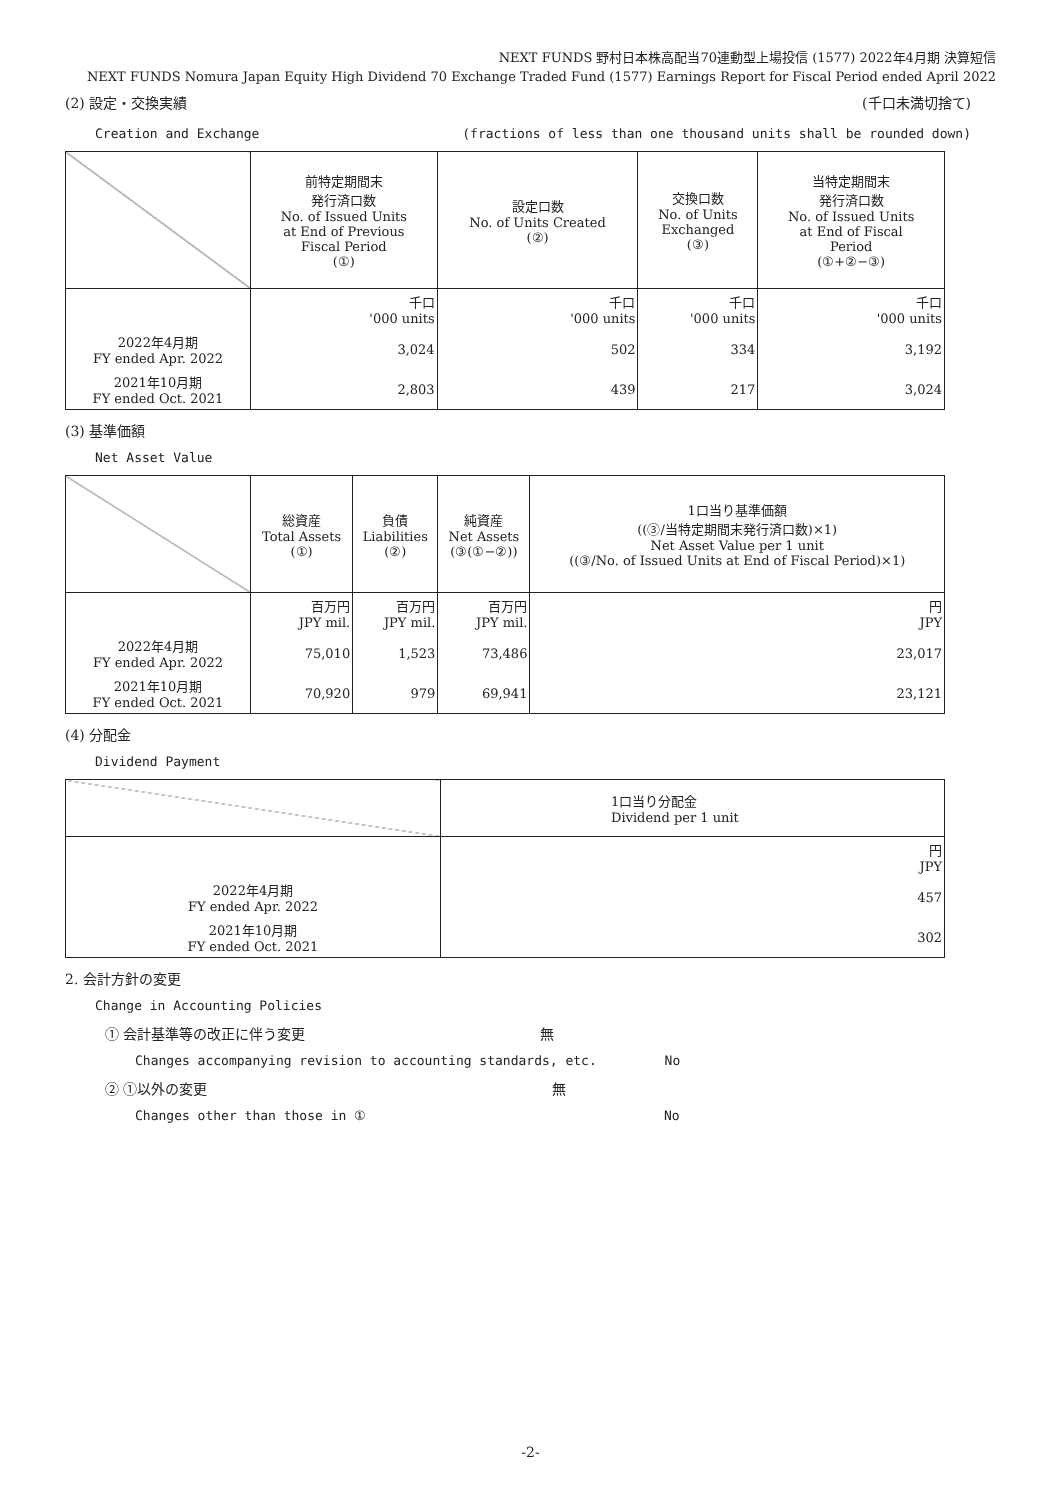NEXT FUNDS 野村日本株高配当70連動型上場投信 (1577) 2022年4月期 決算短信
NEXT FUNDS Nomura Japan Equity High Dividend 70 Exchange Traded Fund (1577) Earnings Report for Fiscal Period ended April 2022
(2) 設定・交換実績 (千口未満切捨て)
Creation and Exchange (fractions of less than one thousand units shall be rounded down)
| | 前特定期間末 発行済口数 No. of Issued Units at End of Previous Fiscal Period (①) | 設定口数 No. of Units Created (②) | 交換口数 No. of Units Exchanged (③) | 当特定期間末 発行済口数 No. of Issued Units at End of Fiscal Period (①+②−③) |
| --- | --- | --- | --- | --- |
| | 千口 '000 units | 千口 '000 units | 千口 '000 units | 千口 '000 units |
| 2022年4月期 FY ended Apr. 2022 | 3,024 | 502 | 334 | 3,192 |
| 2021年10月期 FY ended Oct. 2021 | 2,803 | 439 | 217 | 3,024 |
(3) 基準価額
Net Asset Value
| | 総資産 Total Assets (①) | 負債 Liabilities (②) | 純資産 Net Assets (③(①−②)) | 1口当り基準価額 ((③/当特定期間末発行済口数)×1) Net Asset Value per 1 unit ((③/No. of Issued Units at End of Fiscal Period)×1) |
| --- | --- | --- | --- | --- |
| | 百万円 JPY mil. | 百万円 JPY mil. | 百万円 JPY mil. | 円 JPY |
| 2022年4月期 FY ended Apr. 2022 | 75,010 | 1,523 | 73,486 | 23,017 |
| 2021年10月期 FY ended Oct. 2021 | 70,920 | 979 | 69,941 | 23,121 |
(4) 分配金
Dividend Payment
| | 1口当り分配金 Dividend per 1 unit |
| --- | --- |
| | 円 JPY |
| 2022年4月期 FY ended Apr. 2022 | 457 |
| 2021年10月期 FY ended Oct. 2021 | 302 |
2. 会計方針の変更
Change in Accounting Policies
① 会計基準等の改正に伴う変更 無
Changes accompanying revision to accounting standards, etc. No
② ①以外の変更 無
Changes other than those in ① No
-2-